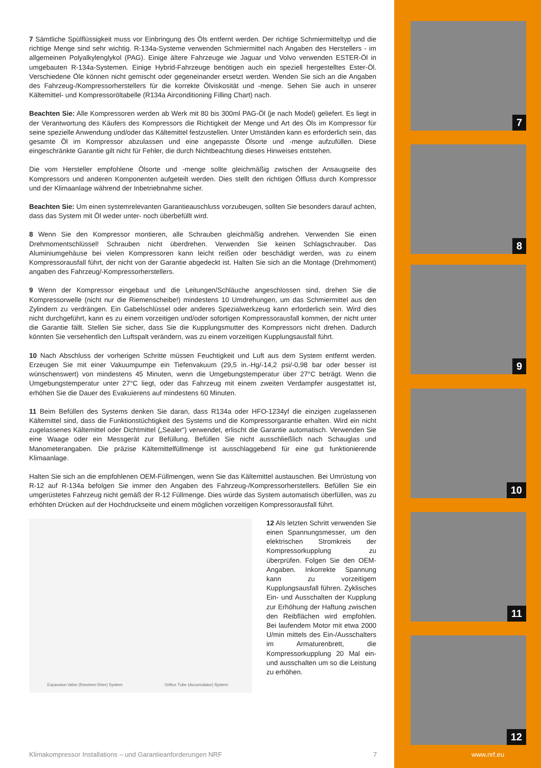7 Sämtliche Spülflüssigkeit muss vor Einbringung des Öls entfernt werden. Der richtige Schmiermitteltyp und die richtige Menge sind sehr wichtig. R-134a-Systeme verwenden Schmiermittel nach Angaben des Herstellers - im allgemeinen Polyalkylenglykol (PAG). Einige ältere Fahrzeuge wie Jaguar und Volvo verwenden ESTER-Öl in umgebauten R-134a-Systemen. Einige Hybrid-Fahrzeuge benötigen auch ein speziell hergestelltes Ester-Öl. Verschiedene Öle können nicht gemischt oder gegeneinander ersetzt werden. Wenden Sie sich an die Angaben des Fahrzeug-/Kompressorherstellers für die korrekte Ölviskosität und -menge. Sehen Sie auch in unserer Kältemittel- und Kompressoröltabelle (R134a Airconditioning Filling Chart) nach.
Beachten Sie: Alle Kompressoren werden ab Werk mit 80 bis 300ml PAG-Öl (je nach Model) geliefert. Es liegt in der Verantwortung des Käufers des Kompressors die Richtigkeit der Menge und Art des Öls im Kompressor für seine spezielle Anwendung und/oder das Kältemittel festzustellen. Unter Umständen kann es erforderlich sein, das gesamte Öl im Kompressor abzulassen und eine angepasste Ölsorte und -menge aufzufüllen. Diese eingeschränkte Garantie gilt nicht für Fehler, die durch Nichtbeachtung dieses Hinweises entstehen.
Die vom Hersteller empfohlene Ölsorte und -menge sollte gleichmäßig zwischen der Ansaugseite des Kompressors und anderen Komponenten aufgeteilt werden. Dies stellt den richtigen Ölfluss durch Kompressor und der Klimaanlage während der Inbetriebnahme sicher.
Beachten Sie: Um einen systemrelevanten Garantieauschluss vorzubeugen, sollten Sie besonders darauf achten, dass das System mit Öl weder unter- noch überbefüllt wird.
8 Wenn Sie den Kompressor montieren, alle Schrauben gleichmäßig andrehen. Verwenden Sie einen Drehmomentschlüssel! Schrauben nicht überdrehen. Verwenden Sie keinen Schlagschrauber. Das Aluminiumgehäuse bei vielen Kompressoren kann leicht reißen oder beschädigt werden, was zu einem Kompressorausfall führt, der nicht von der Garantie abgedeckt ist. Halten Sie sich an die Montage (Drehmoment) angaben des Fahrzeug/-Kompressorherstellers.
9 Wenn der Kompressor eingebaut und die Leitungen/Schläuche angeschlossen sind, drehen Sie die Kompressorwelle (nicht nur die Riemenscheibe!) mindestens 10 Umdrehungen, um das Schmiermittel aus den Zylindern zu verdrängen. Ein Gabelschlüssel oder anderes Spezialwerkzeug kann erforderlich sein. Wird dies nicht durchgeführt, kann es zu einem vorzeitigen und/oder sofortigen Kompressorausfall kommen, der nicht unter die Garantie fällt. Stellen Sie sicher, dass Sie die Kupplungsmutter des Kompressors nicht drehen. Dadurch könnten Sie versehentlich den Luftspalt verändern, was zu einem vorzeitigen Kupplungsausfall führt.
10 Nach Abschluss der vorherigen Schritte müssen Feuchtigkeit und Luft aus dem System entfernt werden. Erzeugen Sie mit einer Vakuumpumpe ein Tiefenvakuum (29,5 in.-Hg/-14,2 psi/-0,98 bar oder besser ist wünschenswert) von mindestens 45 Minuten, wenn die Umgebungstemperatur über 27°C beträgt. Wenn die Umgebungstemperatur unter 27°C liegt, oder das Fahrzeug mit einem zweiten Verdampfer ausgestattet ist, erhöhen Sie die Dauer des Evakuierens auf mindestens 60 Minuten.
11 Beim Befüllen des Systems denken Sie daran, dass R134a oder HFO-1234yf die einzigen zugelassenen Kältemittel sind, dass die Funktionstüchtigkeit des Systems und die Kompressorgarantie erhalten. Wird ein nicht zugelassenes Kältemittel oder Dichtmittel („Sealer“) verwendet, erlischt die Garantie automatisch. Verwenden Sie eine Waage oder ein Messgerät zur Befüllung. Befüllen Sie nicht ausschließlich nach Schauglas und Manometerangaben. Die präzise Kältemittelfüllmenge ist ausschlaggebend für eine gut funktionierende Klimaanlage.
Halten Sie sich an die empfohlenen OEM-Füllmengen, wenn Sie das Kältemittel austauschen. Bei Umrüstung von R-12 auf R-134a befolgen Sie immer den Angaben des Fahrzeug-/Kompressorherstellers. Befüllen Sie ein umgerüstetes Fahrzeug nicht gemäß der R-12 Füllmenge. Dies würde das System automatisch überfüllen, was zu erhöhten Drücken auf der Hochdruckseite und einem möglichen vorzeitigen Kompressorausfall führt.
Expansion Valve (Receiver-Drier) System
Orifice Tube (Accumulator) System
12 Als letzten Schritt verwenden Sie einen Spannungsmesser, um den elektrischen Stromkreis der Kompressorkupplung zu überprüfen. Folgen Sie den OEM-Angaben. Inkorrekte Spannung kann zu vorzeitigem Kupplungsausfall führen. Zyklisches Ein- und Ausschalten der Kupplung zur Erhöhung der Haftung zwischen den Reibflächen wird empfohlen. Bei laufendem Motor mit etwa 2000 U/min mittels des Ein-/Ausschalters im Armaturenbrett, die Kompressorkupplung 20 Mal ein- und ausschalten um so die Leistung zu erhöhen.
7
8
9
10
11
12
Klimakompressor Installations – und Garantieanforderungen NRF 7 www.nrf.eu